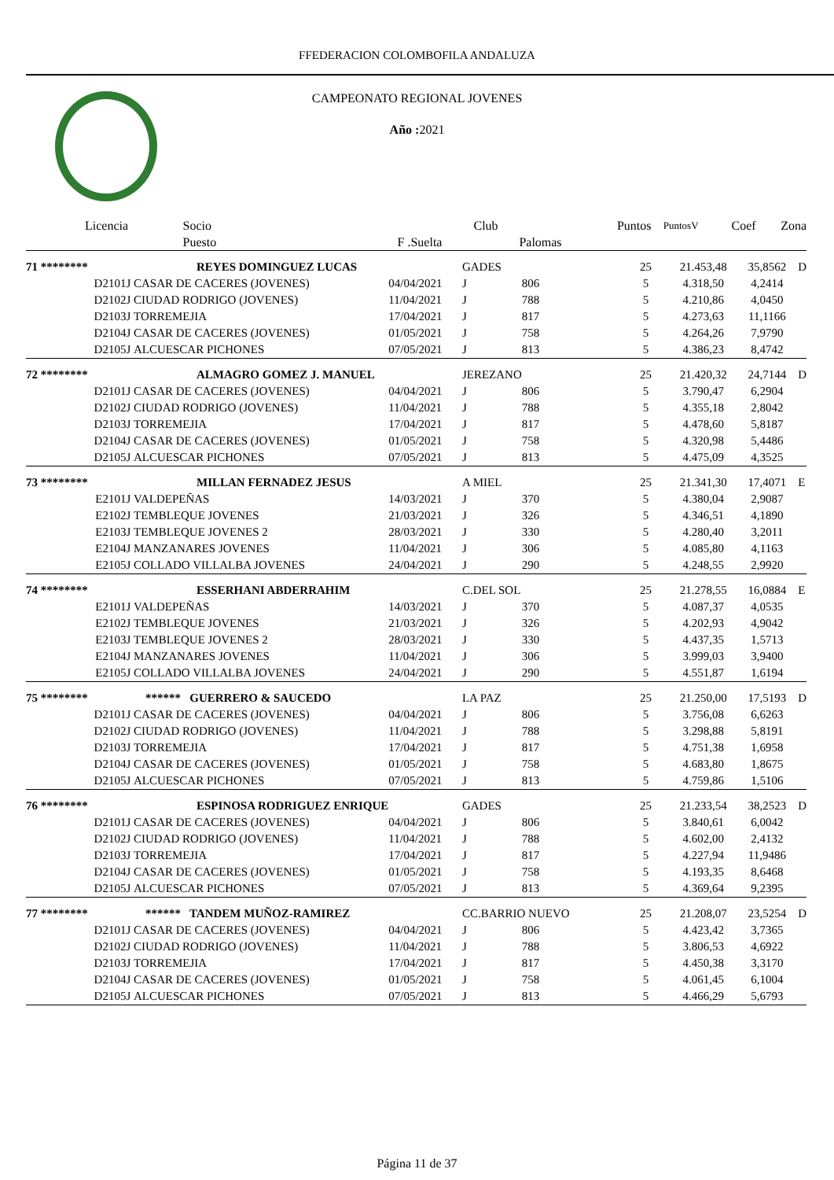FFEDERACION COLOMBOFILA ANDALUZA
CAMPEONATO REGIONAL JOVENES
Año : 2021
| Licencia | Socio | | Club | | Puntos | PuntosV | Coef | Zona |
| --- | --- | --- | --- | --- | --- | --- | --- | --- |
| | Puesto | F .Suelta | | Palomas | | | | |
| 71 ******** | REYES DOMINGUEZ LUCAS | | GADES | | 25 | 21.453,48 | 35,8562 | D |
| D2101J | CASAR DE CACERES (JOVENES) | 04/04/2021 | J | 806 | 5 | 4.318,50 | 4,2414 | |
| D2102J | CIUDAD RODRIGO (JOVENES) | 11/04/2021 | J | 788 | 5 | 4.210,86 | 4,0450 | |
| D2103J | TORREMEJIA | 17/04/2021 | J | 817 | 5 | 4.273,63 | 11,1166 | |
| D2104J | CASAR DE CACERES (JOVENES) | 01/05/2021 | J | 758 | 5 | 4.264,26 | 7,9790 | |
| D2105J | ALCUESCAR PICHONES | 07/05/2021 | J | 813 | 5 | 4.386,23 | 8,4742 | |
| 72 ******** | ALMAGRO GOMEZ J. MANUEL | | JEREZANO | | 25 | 21.420,32 | 24,7144 | D |
| D2101J | CASAR DE CACERES (JOVENES) | 04/04/2021 | J | 806 | 5 | 3.790,47 | 6,2904 | |
| D2102J | CIUDAD RODRIGO (JOVENES) | 11/04/2021 | J | 788 | 5 | 4.355,18 | 2,8042 | |
| D2103J | TORREMEJIA | 17/04/2021 | J | 817 | 5 | 4.478,60 | 5,8187 | |
| D2104J | CASAR DE CACERES (JOVENES) | 01/05/2021 | J | 758 | 5 | 4.320,98 | 5,4486 | |
| D2105J | ALCUESCAR PICHONES | 07/05/2021 | J | 813 | 5 | 4.475,09 | 4,3525 | |
| 73 ******** | MILLAN FERNADEZ JESUS | | A MIEL | | 25 | 21.341,30 | 17,4071 | E |
| E2101J | VALDEPEÑAS | 14/03/2021 | J | 370 | 5 | 4.380,04 | 2,9087 | |
| E2102J | TEMBLEQUE JOVENES | 21/03/2021 | J | 326 | 5 | 4.346,51 | 4,1890 | |
| E2103J | TEMBLEQUE JOVENES 2 | 28/03/2021 | J | 330 | 5 | 4.280,40 | 3,2011 | |
| E2104J | MANZANARES JOVENES | 11/04/2021 | J | 306 | 5 | 4.085,80 | 4,1163 | |
| E2105J | COLLADO VILLALBA JOVENES | 24/04/2021 | J | 290 | 5 | 4.248,55 | 2,9920 | |
| 74 ******** | ESSERHANI ABDERRAHIM | | C.DEL SOL | | 25 | 21.278,55 | 16,0884 | E |
| E2101J | VALDEPEÑAS | 14/03/2021 | J | 370 | 5 | 4.087,37 | 4,0535 | |
| E2102J | TEMBLEQUE JOVENES | 21/03/2021 | J | 326 | 5 | 4.202,93 | 4,9042 | |
| E2103J | TEMBLEQUE JOVENES 2 | 28/03/2021 | J | 330 | 5 | 4.437,35 | 1,5713 | |
| E2104J | MANZANARES JOVENES | 11/04/2021 | J | 306 | 5 | 3.999,03 | 3,9400 | |
| E2105J | COLLADO VILLALBA JOVENES | 24/04/2021 | J | 290 | 5 | 4.551,87 | 1,6194 | |
| 75 ******** | ****** GUERRERO & SAUCEDO | | LA PAZ | | 25 | 21.250,00 | 17,5193 | D |
| D2101J | CASAR DE CACERES (JOVENES) | 04/04/2021 | J | 806 | 5 | 3.756,08 | 6,6263 | |
| D2102J | CIUDAD RODRIGO (JOVENES) | 11/04/2021 | J | 788 | 5 | 3.298,88 | 5,8191 | |
| D2103J | TORREMEJIA | 17/04/2021 | J | 817 | 5 | 4.751,38 | 1,6958 | |
| D2104J | CASAR DE CACERES (JOVENES) | 01/05/2021 | J | 758 | 5 | 4.683,80 | 1,8675 | |
| D2105J | ALCUESCAR PICHONES | 07/05/2021 | J | 813 | 5 | 4.759,86 | 1,5106 | |
| 76 ******** | ESPINOSA RODRIGUEZ ENRIQUE | | GADES | | 25 | 21.233,54 | 38,2523 | D |
| D2101J | CASAR DE CACERES (JOVENES) | 04/04/2021 | J | 806 | 5 | 3.840,61 | 6,0042 | |
| D2102J | CIUDAD RODRIGO (JOVENES) | 11/04/2021 | J | 788 | 5 | 4.602,00 | 2,4132 | |
| D2103J | TORREMEJIA | 17/04/2021 | J | 817 | 5 | 4.227,94 | 11,9486 | |
| D2104J | CASAR DE CACERES (JOVENES) | 01/05/2021 | J | 758 | 5 | 4.193,35 | 8,6468 | |
| D2105J | ALCUESCAR PICHONES | 07/05/2021 | J | 813 | 5 | 4.369,64 | 9,2395 | |
| 77 ******** | ****** TANDEM MUÑOZ-RAMIREZ | | CC.BARRIO NUEVO | | 25 | 21.208,07 | 23,5254 | D |
| D2101J | CASAR DE CACERES (JOVENES) | 04/04/2021 | J | 806 | 5 | 4.423,42 | 3,7365 | |
| D2102J | CIUDAD RODRIGO (JOVENES) | 11/04/2021 | J | 788 | 5 | 3.806,53 | 4,6922 | |
| D2103J | TORREMEJIA | 17/04/2021 | J | 817 | 5 | 4.450,38 | 3,3170 | |
| D2104J | CASAR DE CACERES (JOVENES) | 01/05/2021 | J | 758 | 5 | 4.061,45 | 6,1004 | |
| D2105J | ALCUESCAR PICHONES | 07/05/2021 | J | 813 | 5 | 4.466,29 | 5,6793 | |
Página 11 de 37